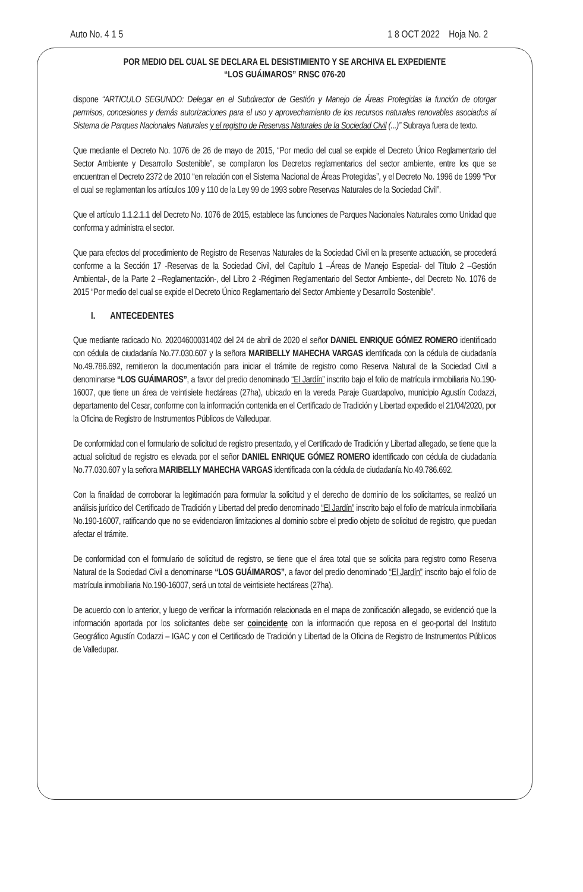Auto No. 4 1 5 1 8 OCT 2022 Hoja No. 2
POR MEDIO DEL CUAL SE DECLARA EL DESISTIMIENTO Y SE ARCHIVA EL EXPEDIENTE
“LOS GUÁIMAROS” RNSC 076-20
dispone “ARTICULO SEGUNDO: Delegar en el Subdirector de Gestión y Manejo de Áreas Protegidas la función de otorgar permisos, concesiones y demás autorizaciones para el uso y aprovechamiento de los recursos naturales renovables asociados al Sistema de Parques Nacionales Naturales y el registro de Reservas Naturales de la Sociedad Civil (...)” Subraya fuera de texto.
Que mediante el Decreto No. 1076 de 26 de mayo de 2015, “Por medio del cual se expide el Decreto Único Reglamentario del Sector Ambiente y Desarrollo Sostenible”, se compilaron los Decretos reglamentarios del sector ambiente, entre los que se encuentran el Decreto 2372 de 2010 “en relación con el Sistema Nacional de Áreas Protegidas”, y el Decreto No. 1996 de 1999 “Por el cual se reglamentan los artículos 109 y 110 de la Ley 99 de 1993 sobre Reservas Naturales de la Sociedad Civil”.
Que el artículo 1.1.2.1.1 del Decreto No. 1076 de 2015, establece las funciones de Parques Nacionales Naturales como Unidad que conforma y administra el sector.
Que para efectos del procedimiento de Registro de Reservas Naturales de la Sociedad Civil en la presente actuación, se procederá conforme a la Sección 17 -Reservas de la Sociedad Civil, del Capítulo 1 –Áreas de Manejo Especial- del Título 2 –Gestión Ambiental-, de la Parte 2 –Reglamentación-, del Libro 2 -Régimen Reglamentario del Sector Ambiente-, del Decreto No. 1076 de 2015 “Por medio del cual se expide el Decreto Único Reglamentario del Sector Ambiente y Desarrollo Sostenible”.
I. ANTECEDENTES
Que mediante radicado No. 20204600031402 del 24 de abril de 2020 el señor DANIEL ENRIQUE GÓMEZ ROMERO identificado con cédula de ciudadanía No.77.030.607 y la señora MARIBELLY MAHECHA VARGAS identificada con la cédula de ciudadanía No.49.786.692, remitieron la documentación para iniciar el trámite de registro como Reserva Natural de la Sociedad Civil a denominarse “LOS GUÁIMAROS”, a favor del predio denominado “El Jardín” inscrito bajo el folio de matrícula inmobiliaria No.190-16007, que tiene un área de veintisiete hectáreas (27ha), ubicado en la vereda Paraje Guardapolvo, municipio Agustín Codazzi, departamento del Cesar, conforme con la información contenida en el Certificado de Tradición y Libertad expedido el 21/04/2020, por la Oficina de Registro de Instrumentos Públicos de Valledupar.
De conformidad con el formulario de solicitud de registro presentado, y el Certificado de Tradición y Libertad allegado, se tiene que la actual solicitud de registro es elevada por el señor DANIEL ENRIQUE GÓMEZ ROMERO identificado con cédula de ciudadanía No.77.030.607 y la señora MARIBELLY MAHECHA VARGAS identificada con la cédula de ciudadanía No.49.786.692.
Con la finalidad de corroborar la legitimación para formular la solicitud y el derecho de dominio de los solicitantes, se realizó un análisis jurídico del Certificado de Tradición y Libertad del predio denominado “El Jardín” inscrito bajo el folio de matrícula inmobiliaria No.190-16007, ratificando que no se evidenciaron limitaciones al dominio sobre el predio objeto de solicitud de registro, que puedan afectar el trámite.
De conformidad con el formulario de solicitud de registro, se tiene que el área total que se solicita para registro como Reserva Natural de la Sociedad Civil a denominarse “LOS GUÁIMAROS”, a favor del predio denominado “El Jardín” inscrito bajo el folio de matrícula inmobiliaria No.190-16007, será un total de veintisiete hectáreas (27ha).
De acuerdo con lo anterior, y luego de verificar la información relacionada en el mapa de zonificación allegado, se evidenció que la información aportada por los solicitantes debe ser coincidente con la información que reposa en el geo-portal del Instituto Geográfico Agustín Codazzi – IGAC y con el Certificado de Tradición y Libertad de la Oficina de Registro de Instrumentos Públicos de Valledupar.